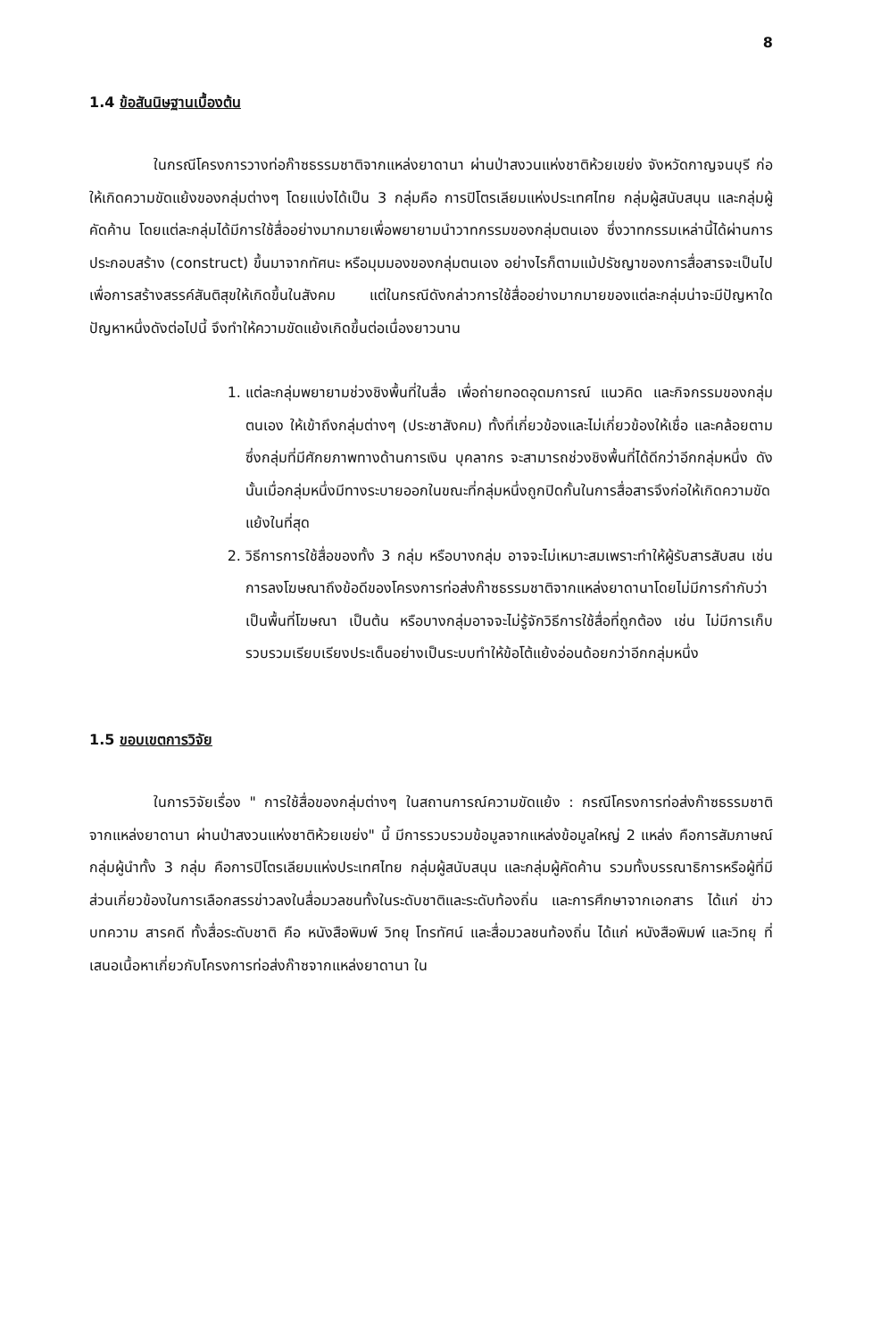8
1.4 ข้อสันนิษฐานเบื้องต้น
ในกรณีโครงการวางท่อก๊าซธรรมชาติจากแหล่งยาดานา ผ่านป่าสงวนแห่งชาติห้วยเขย่ง จังหวัดกาญจนบุรี ก่อให้เกิดความขัดแย้งของกลุ่มต่างๆ โดยแบ่งได้เป็น 3 กลุ่มคือ การปิโตรเลียมแห่งประเทศไทย กลุ่มผู้สนับสนุน และกลุ่มผู้คัดค้าน โดยแต่ละกลุ่มได้มีการใช้สื่ออย่างมากมายเพื่อพยายามนำวาทกรรมของกลุ่มตนเอง ซึ่งวาทกรรมเหล่านี้ได้ผ่านการประกอบสร้าง (construct) ขึ้นมาจากทัศนะ หรือมุมมองของกลุ่มตนเอง อย่างไรก็ตามแม้ปรัชญาของการสื่อสารจะเป็นไปเพื่อการสร้างสรรค์สันติสุขให้เกิดขึ้นในสังคม แต่ในกรณีดังกล่าวการใช้สื่ออย่างมากมายของแต่ละกลุ่มน่าจะมีปัญหาใดปัญหาหนึ่งดังต่อไปนี้ จึงทำให้ความขัดแย้งเกิดขึ้นต่อเนื่องยาวนาน
1. แต่ละกลุ่มพยายามช่วงชิงพื้นที่ในสื่อ เพื่อถ่ายทอดอุดมการณ์ แนวคิด และกิจกรรมของกลุ่มตนเอง ให้เข้าถึงกลุ่มต่างๆ (ประชาสังคม) ทั้งที่เกี่ยวข้องและไม่เกี่ยวข้องให้เชื่อ และคล้อยตาม ซึ่งกลุ่มที่มีศักยภาพทางด้านการเงิน บุคลากร จะสามารถช่วงชิงพื้นที่ได้ดีกว่าอีกกลุ่มหนึ่ง ดังนั้นเมื่อกลุ่มหนึ่งมีทางระบายออกในขณะที่กลุ่มหนึ่งถูกปิดกั้นในการสื่อสารจึงก่อให้เกิดความขัดแย้งในที่สุด
2. วิธีการการใช้สื่อของทั้ง 3 กลุ่ม หรือบางกลุ่ม อาจจะไม่เหมาะสมเพราะทำให้ผู้รับสารสับสน เช่น การลงโฆษณาถึงข้อดีของโครงการท่อส่งก๊าซธรรมชาติจากแหล่งยาดานาโดยไม่มีการกำกับว่าเป็นพื้นที่โฆษณา เป็นต้น หรือบางกลุ่มอาจจะไม่รู้จักวิธีการใช้สื่อที่ถูกต้อง เช่น ไม่มีการเก็บรวบรวมเรียบเรียงประเด็นอย่างเป็นระบบทำให้ข้อโต้แย้งอ่อนด้อยกว่าอีกกลุ่มหนึ่ง
1.5 ขอบเขตการวิจัย
ในการวิจัยเรื่อง " การใช้สื่อของกลุ่มต่างๆ ในสถานการณ์ความขัดแย้ง : กรณีโครงการท่อส่งก๊าซธรรมชาติจากแหล่งยาดานา ผ่านป่าสงวนแห่งชาติห้วยเขย่ง" นี้ มีการรวบรวมข้อมูลจากแหล่งข้อมูลใหญ่ 2 แหล่ง คือการสัมภาษณ์กลุ่มผู้นำทั้ง 3 กลุ่ม คือการปิโตรเลียมแห่งประเทศไทย กลุ่มผู้สนับสนุน และกลุ่มผู้คัดค้าน รวมทั้งบรรณาธิการหรือผู้ที่มีส่วนเกี่ยวข้องในการเลือกสรรข่าวลงในสื่อมวลชนทั้งในระดับชาติและระดับท้องถิ่น และการศึกษาจากเอกสาร ได้แก่ ข่าว บทความ สารคดี ทั้งสื่อระดับชาติ คือ หนังสือพิมพ์ วิทยุ โทรทัศน์ และสื่อมวลชนท้องถิ่น ได้แก่ หนังสือพิมพ์ และวิทยุ ที่เสนอเนื้อหาเกี่ยวกับโครงการท่อส่งก๊าซจากแหล่งยาดานา ใน